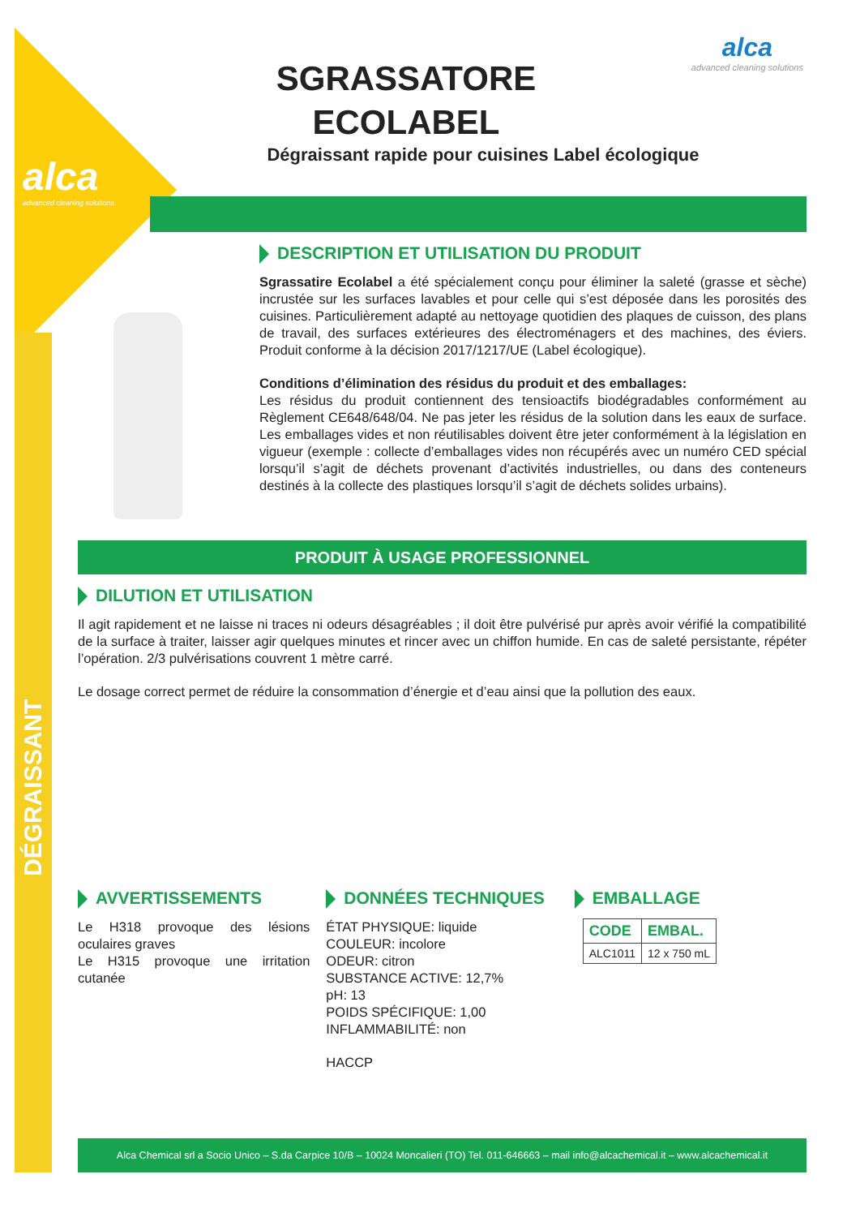alca
advanced cleaning solutions
alca
advanced cleaning solutions
SGRASSATORE ECOLABEL
Dégraissant rapide pour cuisines Label écologique
DESCRIPTION ET UTILISATION DU PRODUIT
Sgrassatire Ecolabel a été spécialement conçu pour éliminer la saleté (grasse et sèche) incrustée sur les surfaces lavables et pour celle qui s’est déposée dans les porosités des cuisines. Particulièrement adapté au nettoyage quotidien des plaques de cuisson, des plans de travail, des surfaces extérieures des électroménagers et des machines, des éviers. Produit conforme à la décision 2017/1217/UE (Label écologique).
Conditions d’élimination des résidus du produit et des emballages:
Les résidus du produit contiennent des tensioactifs biodégradables conformément au Règlement CE648/648/04. Ne pas jeter les résidus de la solution dans les eaux de surface. Les emballages vides et non réutilisables doivent être jeter conformément à la législation en vigueur (exemple : collecte d’emballages vides non récupérés avec un numéro CED spécial lorsqu’il s’agit de déchets provenant d’activités industrielles, ou dans des conteneurs destinés à la collecte des plastiques lorsqu’il s’agit de déchets solides urbains).
PRODUIT À USAGE PROFESSIONNEL
DILUTION ET UTILISATION
Il agit rapidement et ne laisse ni traces ni odeurs désagréables ; il doit être pulvérisé pur après avoir vérifié la compatibilité de la surface à traiter, laisser agir quelques minutes et rincer avec un chiffon humide. En cas de saleté persistante, répéter l’opération. 2/3 pulvérisations couvrent 1 mètre carré.
Le dosage correct permet de réduire la consommation d’énergie et d’eau ainsi que la pollution des eaux.
AVVERTISSEMENTS
Le H318 provoque des lésions oculaires graves
Le H315 provoque une irritation cutanée
DONNÉES TECHNIQUES
ÉTAT PHYSIQUE: liquide
COULEUR: incolore
ODEUR: citron
SUBSTANCE ACTIVE: 12,7%
pH: 13
POIDS SPÉCIFIQUE: 1,00
INFLAMMABILITÉ: non
HACCP
EMBALLAGE
| CODE | EMBAL. |
| --- | --- |
| ALC1011 | 12 x 750 mL |
Alca Chemical srl a Socio Unico – S.da Carpice 10/B – 10024 Moncalieri (TO) Tel. 011-646663 – mail info@alcachemical.it – www.alcachemical.it
DÉGRAISSANT